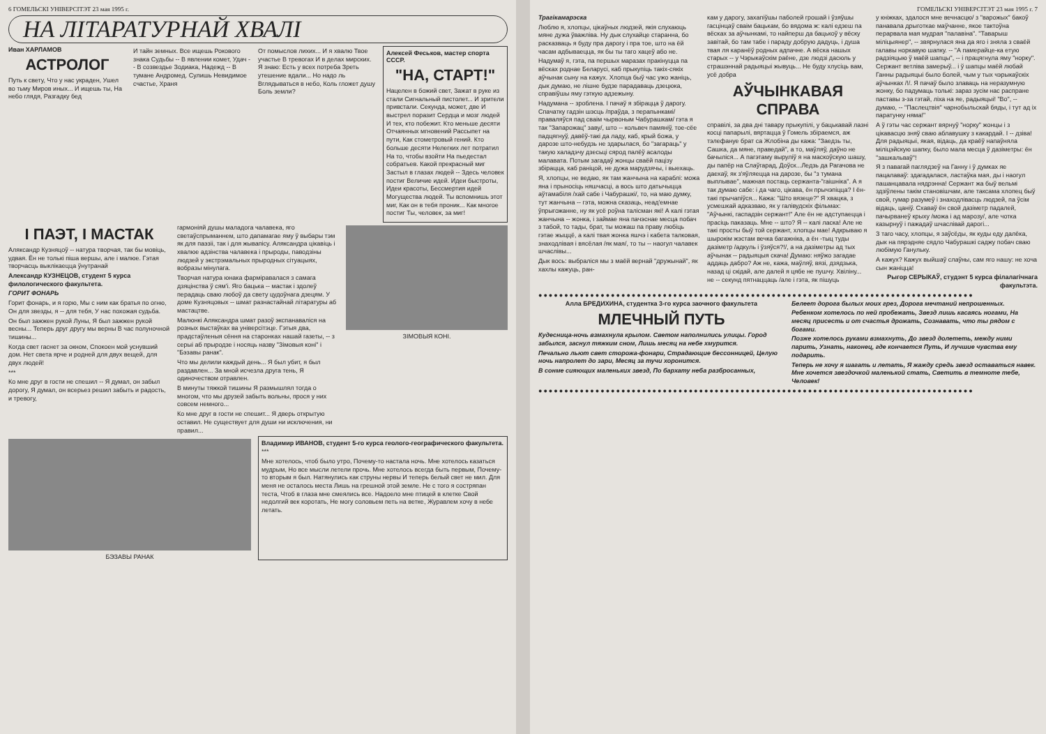6 ГОМЕЛЬСКІ УНІВЕРСІТЭТ 23 мая 1995 г.
НА ЛІТАРАТУРНАЙ ХВАЛІ
Иван ХАРЛАМОВ
АСТРОЛОГ
Путь к свету, Что у нас украден, Ушел во тьму Миров иных... И ищешь ты, На небо глядя, Разгадку бед
И тайн земных. Все ищешь Рокового знака Судьбы -- В явлении комет, Удач -- В созвездье Зодиака, Надежд -- В тумане Андромед. Сулишь Невидимое счастье, Храня
От помыслов лихих... И я хвалю Твое участье В тревогах И в делах мирских. Я знаю: Есть у всех потреба Зреть утешение вдали... Но надо ль Вглядываться в небо, Коль гложет душу Боль земли?
Алексей Феськов, мастер спорта СССР.
"НА, СТАРТ!"
Нацелен в божий свет, Зажат в руке из стали Сигнальный пистолет... И зрители привстали. Секунда, может, две И выстрел поразит Сердца и мозг людей И тех, кто побежит. Кто меньше десяти Отчаянных мгновений Рассыпет на пути, Как стометровый гений. Кто больше десяти Нелегких лет потратил На то, чтобы взойти На пьедестал собратьев. Какой прекрасный миг Застыл в глазах людей -- Здесь человек постиг Величие идей. Идеи быстроты, Идеи красоты, Бессмертия идей Могущества людей. Ты вспомнишь этот миг, Как он в тебя проник... Как многое постиг Ты, человек, за миг!
І ПАЭТ, І МАСТАК
Аляксандр Кузняцоў -- натура творчая, так бы мовіць, удвая. Ён не толькі піша вершы, але і малюе. Гэтая творчасць выклікаецца ўнутранай
Александр КУЗНЕЦОВ, студент 5 курса филологического факультета.
ГОРИТ ФОНАРЬ
Горит фонарь, и я горю, Мы с ним как братья по огню, Он для звезды, я -- для тебя, У нас похожая судьба.
Он был зажжен рукой Луны, Я был зажжен рукой весны... Теперь друг другу мы верны В час полуночной тишины...
Когда свет гаснет за окном, Спокоен мой уснувший дом. Нет света ярче и родней для двух вещей, для двух людей!
***
Ко мне друг в гости не спешил -- Я думал, он забыл дорогу, Я думал, он всерьез решил забыть и радость, и тревогу,
гармоніяй душы маладога чалавека, яго светаўспрыманнем, што дапамагае яму ў выбары тэм як для паэзіі, так і для жывапісу. Аляксандра цікавіць і хвалюе адзінства чалавека і прыроды, паводзіны людзей у экстрэмальных прыродных сітуацыях, вобразы мінулага.
Творчая натура юнака фарміравалася з самага дзяцінства ў сям'і. Яго бацька -- мастак і здолеў перадаць сваю любоў да свету цудоўнага дзецям. У доме Кузняцовых -- шмат разнастайнай літаратуры аб мастацтве.
Малюнкі Аляксандра шмат разоў экспанаваліся на розных выстаўках ва універсітэце. Гэтыя два, прадстаўленыя сёння на старонках нашай газеты, -- з серыі аб прыродзе і носяць назву "Зімовыя коні" і "Бэзавы ранак".
Что мы делили каждый день... Я был убит, я был раздавлен... За мной исчезла друга тень, Я одиночеством отравлен.
В минуты тяжкой тишины Я размышлял тогда о многом, что мы друзей забыть вольны, прося у них совсем немного...
Ко мне друг в гости не спешит... Я дверь открытую оставил. Не существует для души ни исключения, ни правил...
ЗІМОВЫЯ КОНІ.
БЭЗАВЫ РАНАК
Владимир ИВАНОВ, студент 5-го курса геолого-географического факультета.
***
Мне хотелось, чтоб было утро, Почему-то настала ночь. Мне хотелось казаться мудрым, Но все мысли летели прочь. Мне хотелось всегда быть первым, Почему-то вторым я был. Натянулись как струны нервы И теперь белый свет не мил. Для меня не осталось места Лишь на грешной этой земле. Не с того я состряпан теста, Чтоб в глаза мне смеялись все. Надоело мне птицей в клетке Свой недолгий век коротать, Не могу соловьем петь на ветке, Журавлем хочу в небе летать.
ГОМЕЛЬСКІ УНІВЕРСІТЭТ 23 мая 1995 г. 7
Трагікамарэска
Люблю я, хлопцы, цікаўных людзей, якія слухаюць мяне дужа ўважліва. Ну дык слухайце старанна, бо расказваць я буду пра дарогу і пра тое, што на ёй часам адбываецца, як бы ты таго хацеў або не.
Надумаў я, гэта, па першых маразах пракінуцца па вёсках роднае Беларусі, каб прыкупіць такіх-сякіх аўчынак сыну на кажух. Хлопца быў час ужо жаніць, дык думаю, не лішне будзе парадаваць дзецюка, справіўшы яму гэткую адзежыну.
Надумана -- зроблена. І пачаў я збірацца ў дарогу. Спачатку гадзін шэсць /праўда, з перапынкамі/ праваляўся пад сваім чырвоным Чабурашкам/ гэта я так "Запарожац" заву/, што -- кольвеч памяніў, тое-сёе падцягнуў, давёў-такі да ладу, каб, крый божа, у дарозе што-небудзь не здарылася, бо "загараць" у такую халадэчу дзесьці сярод палёў асалоды малавата. Потым загадаў жонцы сваёй пацізу збірацца, каб раніцой, не дужа марудзячы, і выехаць.
Я, хлопцы, не ведаю, як там жанчына на караблі: можа яна і прыносіць няшчасці, а вось што датычыцца аўтамабіля /хай сабе і Чабурашкі/, то, на маю думку, тут жанчына -- гэта, можна сказаць, неад'емнае ўпрыгожанне, ну як усё роўна талісман які! А калі гэтая жанчына -- жонка, і займае яна пачэснае месца побач з табой, то тады, брат, ты можаш па праву любіць гэтае жыццё, а калі твая жонка яшчэ і кабета талковая, знаходлівая і вясёлая /як мая/, то ты -- наогул чалавек шчаслівы...
Дык вось: выбраліся мы з маёй вернай "дружынай", як хахлы кажуць, ран-
кам у дарогу, захапіўшы паболей грошай і ўзяўшы гасцінцаў сваім бацькам, бо вядома ж: калі едзеш па вёсках за аўчынкамі, то найперш да бацькоў у вёску завітай, бо там табе і параду добрую дадуць, і душа твая ля каранёў родных адпачне. А вёска нашых старых -- у Чэрыкаўскім раёне, дзе людзі дасюль у страшэннай радыяцыі жывуць... Не буду хлусіць вам, усё добра
АЎЧЫНКАВАЯ СПРАВА
справілі, за два дні тавару прыкупілі, у бацькавай лазні косці папарылі, вяртацца ў Гомель збіраемся, аж тэлефануе брат са Жлобіна ды кажа: "Заедзь ты, Сашка, да мяне, праведай", а то, маўляў, даўно не бачыліся... А пагэтаму выруліў я на маскоўскую шашу, ды папёр на Слаўгарад, Доўск...Ледзь да Рагачова не даехаў, як з'яўляецца на дарозе, бы "з тумана выплывае", мажная постаць сержанта-"гаішніка". А я так думаю сабе: і да чаго, цікава, ён прычэпіцца? І ён-такі прычапіўся... Кажа: "Што вязеце?" Я хвацка, з усмешкай адказваю, як у галівудскіх фільмах: "Аўчынкі, гаспадзін сержант!" Але ён не адступаецца і прасіць паказаць. Мне -- што? Я -- калі ласка! Але не такі просты быў той сержант, хлопцы мае! Адкрываю я шырокім жэстам вечка багажніка, а ён -тыц туды дазіметр /адкуль і ўзяўся?!/, а на дазіметры ад тых аўчынак -- радыяцыя скача! Думаю: няўжо загадае аддаць дабро? Аж не, кажа, маўляў, вязі, дзядзька, назад ці скідай, але далей я цябе не пушчу. Хвіліну... не -- секунд пятнаццаць /але і гэта, як пішуць
у кніжках, здалося мне вечнасцю/ з "варожых" бакоў панавала дрыготкае маўчанне, якое тактоўна перарвала мая мудрая "палавіна". "Таварыш міліцыянер", -- звярнулася яна да яго і зняла з сваёй галавы норкавую шапку. -- "А памерайце-ка етую радзіяцыю ў маёй шапцы", -- і працягнула яму "норку". Сержант ветліва замерыў... і ў шапцы маёй любай Ганны радыяцыі было болей, чым у тых чэрыкаўскіх аўчынках /!/. Я пачаў было злаваць на неразумную жонку, бо падумаць толькі: зараз зусім нас распране паставы з-за гэтай, ліха на яе, радыяцыі! "Во", -- думаю, -- "Паслецтвія" чарнобыльскай бяды, і тут ад іх паратунку няма!"
А ў гэты час сержант вярнуў "норку" жонцы і з цікавасцю зняў сваю аблавушку з какардай. І -- дзіва! Для радыяцыі, якая, відаць, да краёў напаўняла міліцэйскую шапку, было мала месца ў дазіметры: ён "зашкальваў"!
Я з павагай паглядзеў на Ганну і ў думках яе пацалаваў: здагадалася, ластаўка мая, ды і наогул пашанцавала нядрэнна! Сержант жа быў вельмі здзіўлены такім становішчам, але таксама хлопец быў свой, гумар разумеў і знаходлівасць людзей, па ўсім відаць, цаніў. Схаваў ён свой дазіметр падалей, пачырванеў крыху /можа і ад марозу/, але чотка казырнуў і пажадаў шчаслівай дарогі...
З таго часу, хлопцы, я заўсёды, як куды еду далёка, дык на пярэдняе сядло Чабурашкі саджу побач сваю любімую Ганульку.
А кажух? Кажух выйшаў слаўны, сам яго нашу: не хоча сын жаніцца!
Рыгор СЕРЫКАЎ, студэнт 5 курса філалагічнага факультэта.
●●●●●●●●●●●●●●●●●●●●●●●●●●●●●●●●●●●●●●●●●●●●●●●●●●●●●●●●●●●●●●●●●●●●●●●●●●●●●●●●●●●●
Алла БРЕДИХИНА, студентка 3-го курса заочного факультета
МЛЕЧНЫЙ ПУТЬ
Кудесница-ночь взмахнула крылом. Светом наполнились улицы. Город забылся, заснул тяжким сном, Лишь месяц на небе хмурится.
Печально льют свет сторожа-фонари, Страдающие бессонницей, Целую ночь напролет до зари, Месяц за тучи хоронится.
В сонме сияющих маленьких звезд, По бархату неба разбросанных,
Белеет дорога былых моих грез, Дорога мечтаний непрошенных.
Ребенком хотелось по ней пробежать, Звезд лишь касаясь ногами, На месяц присесть и от счастья дрожать, Сознавать, что ты рядом с богами.
Позже хотелось руками взмахнуть, До звезд долететь, между ними парить, Узнать, наконец, где кончается Путь, И лучшие чувства ему подарить.
Теперь не хочу я шагать и летать, Я жажду средь звезд оставаться навек. Мне хочется звездочкой маленькой стать, Светить в темноте тебе, Человек!
●●●●●●●●●●●●●●●●●●●●●●●●●●●●●●●●●●●●●●●●●●●●●●●●●●●●●●●●●●●●●●●●●●●●●●●●●●●●●●●●●●●●